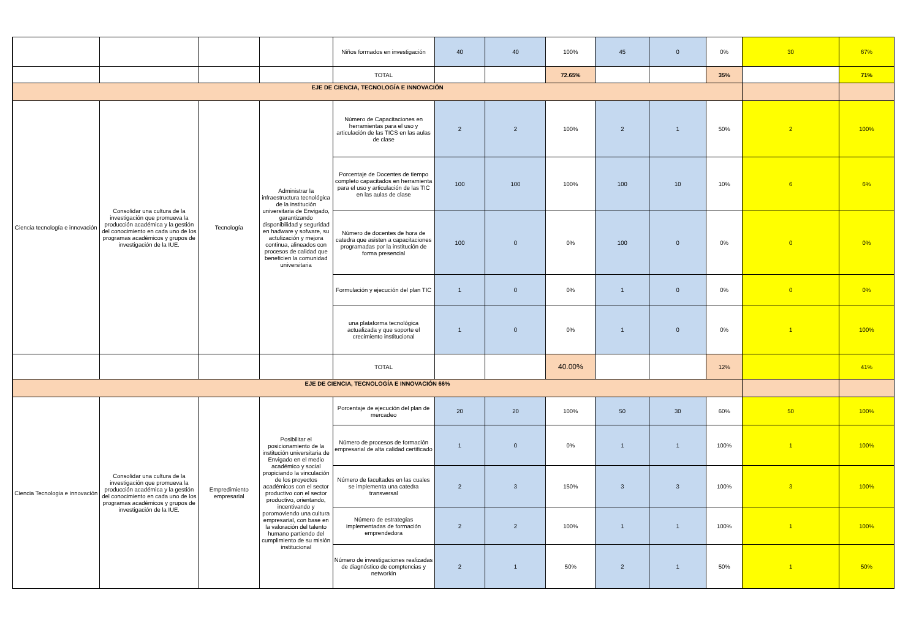| | | | | Niños formados en investigación | 40 | 40 | 100% | 45 | 0 | 0% | 30 | 67% |
| | | | | TOTAL | | | 72.65% | | | 35% | | 71% |
| EJE DE CIENCIA, TECNOLOGÍA E INNOVACIÓN | | | | | | | | | | | | |
| Ciencia tecnología e innovación | Consolidar una cultura de la investigación que promueva la producción académica y la gestión del conocimiento en cada uno de los programas académicos y grupos de investigación de la IUE. | Tecnología | Administrar la infraestructura tecnológica de la institución universitaria de Envigado, garantizando disponibilidad y seguridad en hadware y sofware, su actulización y mejora continua, alineados con procesos de calidad que beneficien la comunidad universitaria | Número de Capacitaciones en herramientas para el uso y articulación de las TICS en las aulas de clase | 2 | 2 | 100% | 2 | 1 | 50% | 2 | 100% |
| | | | | Porcentaje de Docentes de tiempo completo capacitados en herramienta para el uso y articulación de las TIC en las aulas de clase | 100 | 100 | 100% | 100 | 10 | 10% | 6 | 6% |
| | | | | Número de docentes de hora de catedra que asisten a capacitaciones programadas por la institución de forma presencial | 100 | 0 | 0% | 100 | 0 | 0% | 0 | 0% |
| | | | | Formulación y ejecución del plan TIC | 1 | 0 | 0% | 1 | 0 | 0% | 0 | 0% |
| | | | | una plataforma tecnológica actualizada y que soporte el crecimiento institucional | 1 | 0 | 0% | 1 | 0 | 0% | 1 | 100% |
| | | | | TOTAL | | | 40.00% | | | 12% | | 41% |
| EJE DE CIENCIA, TECNOLOGÍA E INNOVACIÓN 66% | | | | | | | | | | | | |
| Ciencia Tecnologia e innovación | Consolidar una cultura de la investigación que promueva la producción académica y la gestión del conocimiento en cada uno de los programas académicos y grupos de investigación de la IUE. | Empredimiento empresarial | Posibilitar el posicionamiento de la institución universitaria de Envigado en el medio académico y social propiciando la vinculación de los proyectos académicos con el sector productivo con el sector productivo, orientando, incentivando y poromoviendo una cultura empresarial, con base en la valoración del talento humano partiendo del cumplimiento de su misión institucional | Porcentaje de ejecución del plan de mercadeo | 20 | 20 | 100% | 50 | 30 | 60% | 50 | 100% |
| | | | | Número de procesos de formación empresarial de alta calidad certificado | 1 | 0 | 0% | 1 | 1 | 100% | 1 | 100% |
| | | | | Número de facultades en las cuales se implementa una catedra transversal | 2 | 3 | 150% | 3 | 3 | 100% | 3 | 100% |
| | | | | Número de estrategias implementadas de formación emprendedora | 2 | 2 | 100% | 1 | 1 | 100% | 1 | 100% |
| | | | | Número de investigaciones realizadas de diagnóstico de comptencias y networkin | 2 | 1 | 50% | 2 | 1 | 50% | 1 | 50% |